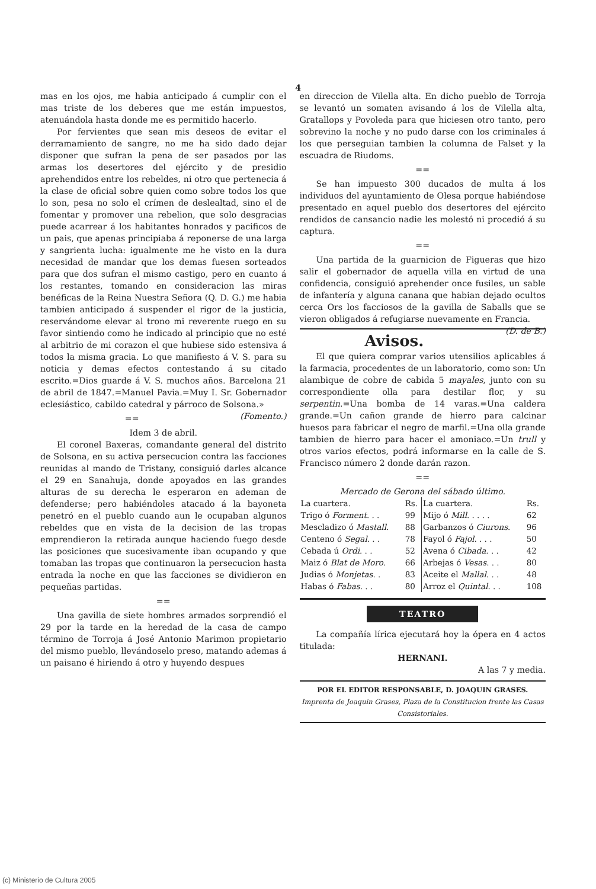4
mas en los ojos, me habia anticipado á cumplir con el mas triste de los deberes que me están impuestos, atenuándola hasta donde me es permitido hacerlo.
Por fervientes que sean mis deseos de evitar el derramamiento de sangre, no me ha sido dado dejar disponer que sufran la pena de ser pasados por las armas los desertores del ejército y de presidio aprehendidos entre los rebeldes, ni otro que pertenecia á la clase de oficial sobre quien como sobre todos los que lo son, pesa no solo el crímen de deslealtad, sino el de fomentar y promover una rebelion, que solo desgracias puede acarrear á los habitantes honrados y pacificos de un pais, que apenas principiaba á reponerse de una larga y sangrienta lucha: igualmente me he visto en la dura necesidad de mandar que los demas fuesen sorteados para que dos sufran el mismo castigo, pero en cuanto á los restantes, tomando en consideracion las miras benéficas de la Reina Nuestra Señora (Q. D. G.) me habia tambien anticipado á suspender el rigor de la justicia, reservándome elevar al trono mi reverente ruego en su favor sintiendo como he indicado al principio que no esté al arbitrio de mi corazon el que hubiese sido estensiva á todos la misma gracia. Lo que manifiesto á V. S. para su noticia y demas efectos contestando á su citado escrito.=Dios guarde á V. S. muchos años. Barcelona 21 de abril de 1847.=Manuel Pavia.=Muy I. Sr. Gobernador eclesiástico, cabildo catedral y párroco de Solsona.» (Fomento.)
==
Idem 3 de abril.
El coronel Baxeras, comandante general del distrito de Solsona, en su activa persecucion contra las facciones reunidas al mando de Tristany, consiguió darles alcance el 29 en Sanahuja, donde apoyados en las grandes alturas de su derecha le esperaron en ademan de defenderse; pero habiéndoles atacado á la bayoneta penetró en el pueblo cuando aun le ocupaban algunos rebeldes que en vista de la decision de las tropas emprendieron la retirada aunque haciendo fuego desde las posiciones que sucesivamente iban ocupando y que tomaban las tropas que continuaron la persecucion hasta entrada la noche en que las facciones se dividieron en pequeñas partidas.
==
Una gavilla de siete hombres armados sorprendió el 29 por la tarde en la heredad de la casa de campo término de Torroja á José Antonio Marimon propietario del mismo pueblo, llevándoselo preso, matando ademas á un paisano é hiriendo á otro y huyendo despues
en direccion de Vilella alta. En dicho pueblo de Torroja se levantó un somaten avisando á los de Vilella alta, Gratallops y Povoleda para que hiciesen otro tanto, pero sobrevino la noche y no pudo darse con los criminales á los que perseguian tambien la columna de Falset y la escuadra de Riudoms.
==
Se han impuesto 300 ducados de multa á los individuos del ayuntamiento de Olesa porque habiéndose presentado en aquel pueblo dos desertores del ejército rendidos de cansancio nadie les molestó ni procedió á su captura.
==
Una partida de la guarnicion de Figueras que hizo salir el gobernador de aquella villa en virtud de una confidencia, consiguió aprehender once fusiles, un sable de infantería y alguna canana que habian dejado ocultos cerca Ors los facciosos de la gavilla de Saballs que se vieron obligados á refugiarse nuevamente en Francia. (D. de B.)
Avisos.
El que quiera comprar varios utensilios aplicables á la farmacia, procedentes de un laboratorio, como son: Un alambique de cobre de cabida 5 mayales, junto con su correspondiente olla para destilar flor, y su serpentin.=Una bomba de 14 varas.=Una caldera grande.=Un cañon grande de hierro para calcinar huesos para fabricar el negro de marfil.=Una olla grande tambien de hierro para hacer el amoniaco.=Un trull y otros varios efectos, podrá informarse en la calle de S. Francisco número 2 donde darán razon.
==
Mercado de Gerona del sábado último.
| La cuartera. | Rs. | La cuartera. | Rs. |
| --- | --- | --- | --- |
| Trigo ó Forment . . . | 99 | Mijo ó Mill . . . . . | 62 |
| Mescladizo ó Mastall . | 88 | Garbanzos ó Ciurons . | 96 |
| Centeno ó Segal . . . | 78 | Fayol ó Fajol . . . . | 50 |
| Cebada ú Ordi . . . | 52 | Avena ó Cibada . . . | 42 |
| Maiz ó Blat de Moro . | 66 | Arbejas ó Vesas . . . | 80 |
| Judias ó Monjetas . . | 83 | Aceite el Mallal . . . | 48 |
| Habas ó Fabas . . . | 80 | Arroz el Quintal . . . | 108 |
TEATRO
La compañía lírica ejecutará hoy la ópera en 4 actos titulada:
HERNANI.
A las 7 y media.
POR EL EDITOR RESPONSABLE, D. JOAQUIN GRASES.
Imprenta de Joaquin Grases, Plaza de la Constitucion frente las Casas Consistoriales.
(c) Ministerio de Cultura 2005